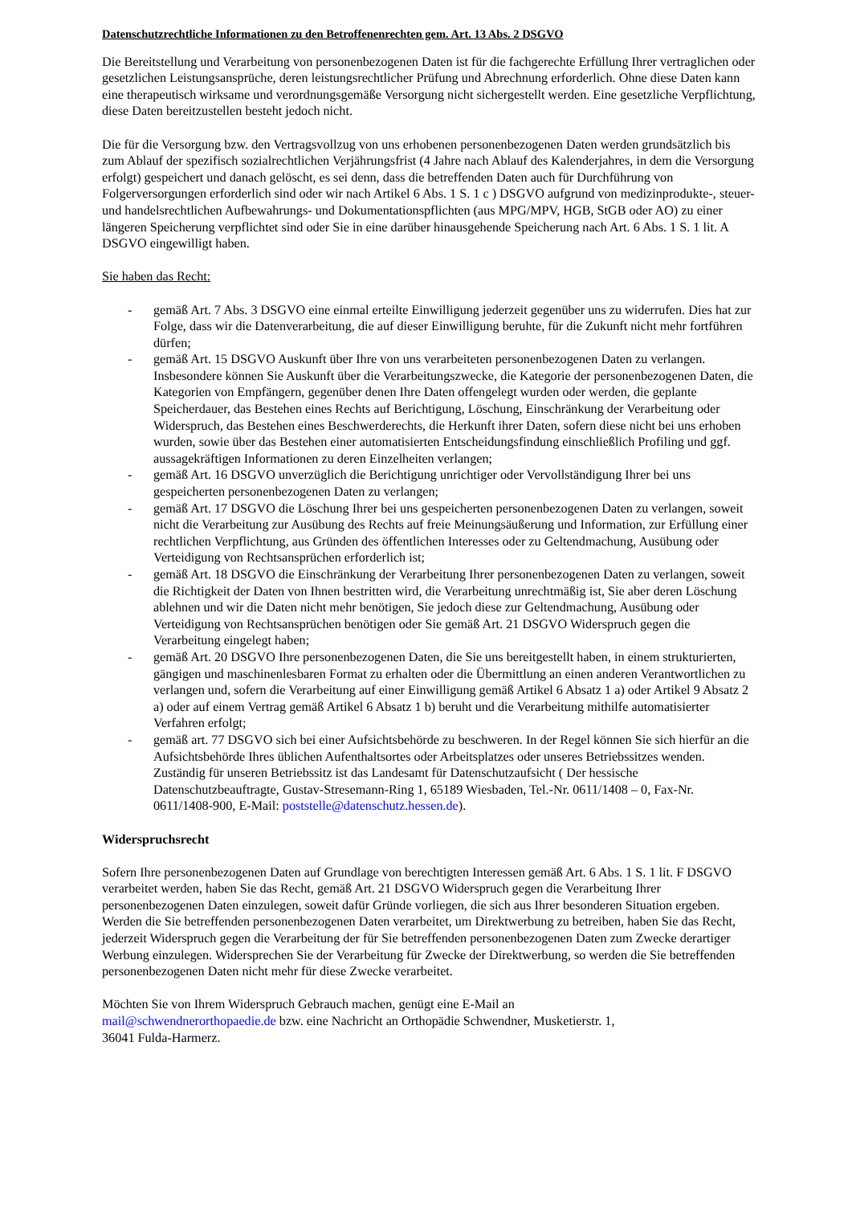Datenschutzrechtliche Informationen zu den Betroffenenrechten gem. Art. 13 Abs. 2 DSGVO
Die Bereitstellung und Verarbeitung von personenbezogenen Daten ist für die fachgerechte Erfüllung Ihrer vertraglichen oder gesetzlichen Leistungsansprüche, deren leistungsrechtlicher Prüfung und Abrechnung erforderlich. Ohne diese Daten kann eine therapeutisch wirksame und verordnungsgemäße Versorgung nicht sichergestellt werden. Eine gesetzliche Verpflichtung, diese Daten bereitzustellen besteht jedoch nicht.
Die für die Versorgung bzw. den Vertragsvollzug von uns erhobenen personenbezogenen Daten werden grundsätzlich bis zum Ablauf der spezifisch sozialrechtlichen Verjährungsfrist (4 Jahre nach Ablauf des Kalenderjahres, in dem die Versorgung erfolgt) gespeichert und danach gelöscht, es sei denn, dass die betreffenden Daten auch für Durchführung von Folgerversorgungen erforderlich sind oder wir nach Artikel 6 Abs. 1 S. 1 c ) DSGVO aufgrund von medizinprodukte-, steuer- und handelsrechtlichen Aufbewahrungs- und Dokumentationspflichten (aus MPG/MPV, HGB, StGB oder AO) zu einer längeren Speicherung verpflichtet sind oder Sie in eine darüber hinausgehende Speicherung nach Art. 6 Abs. 1 S. 1 lit. A DSGVO eingewilligt haben.
Sie haben das Recht:
- gemäß Art. 7 Abs. 3 DSGVO eine einmal erteilte Einwilligung jederzeit gegenüber uns zu widerrufen. Dies hat zur Folge, dass wir die Datenverarbeitung, die auf dieser Einwilligung beruhte, für die Zukunft nicht mehr fortführen dürfen;
- gemäß Art. 15 DSGVO Auskunft über Ihre von uns verarbeiteten personenbezogenen Daten zu verlangen. Insbesondere können Sie Auskunft über die Verarbeitungszwecke, die Kategorie der personenbezogenen Daten, die Kategorien von Empfängern, gegenüber denen Ihre Daten offengelegt wurden oder werden, die geplante Speicherdauer, das Bestehen eines Rechts auf Berichtigung, Löschung, Einschränkung der Verarbeitung oder Widerspruch, das Bestehen eines Beschwerderechts, die Herkunft ihrer Daten, sofern diese nicht bei uns erhoben wurden, sowie über das Bestehen einer automatisierten Entscheidungsfindung einschließlich Profiling und ggf. aussagekräftigen Informationen zu deren Einzelheiten verlangen;
- gemäß Art. 16 DSGVO unverzüglich die Berichtigung unrichtiger oder Vervollständigung Ihrer bei uns gespeicherten personenbezogenen Daten zu verlangen;
- gemäß Art. 17 DSGVO die Löschung Ihrer bei uns gespeicherten personenbezogenen Daten zu verlangen, soweit nicht die Verarbeitung zur Ausübung des Rechts auf freie Meinungsäußerung und Information, zur Erfüllung einer rechtlichen Verpflichtung, aus Gründen des öffentlichen Interesses oder zu Geltendmachung, Ausübung oder Verteidigung von Rechtsansprüchen erforderlich ist;
- gemäß Art. 18 DSGVO die Einschränkung der Verarbeitung Ihrer personenbezogenen Daten zu verlangen, soweit die Richtigkeit der Daten von Ihnen bestritten wird, die Verarbeitung unrechtmäßig ist, Sie aber deren Löschung ablehnen und wir die Daten nicht mehr benötigen, Sie jedoch diese zur Geltendmachung, Ausübung oder Verteidigung von Rechtsansprüchen benötigen oder Sie gemäß Art. 21 DSGVO Widerspruch gegen die Verarbeitung eingelegt haben;
- gemäß Art. 20 DSGVO Ihre personenbezogenen Daten, die Sie uns bereitgestellt haben, in einem strukturierten, gängigen und maschinenlesbaren Format zu erhalten oder die Übermittlung an einen anderen Verantwortlichen zu verlangen und, sofern die Verarbeitung auf einer Einwilligung gemäß Artikel 6 Absatz 1 a) oder Artikel 9 Absatz 2 a) oder auf einem Vertrag gemäß Artikel 6 Absatz 1 b) beruht und die Verarbeitung mithilfe automatisierter Verfahren erfolgt;
- gemäß art. 77 DSGVO sich bei einer Aufsichtsbehörde zu beschweren. In der Regel können Sie sich hierfür an die Aufsichtsbehörde Ihres üblichen Aufenthaltsortes oder Arbeitsplatzes oder unseres Betriebssitzes wenden. Zuständig für unseren Betriebssitz ist das Landesamt für Datenschutzaufsicht ( Der hessische Datenschutzbeauftragte, Gustav-Stresemann-Ring 1, 65189 Wiesbaden, Tel.-Nr. 0611/1408 – 0, Fax-Nr. 0611/1408-900, E-Mail: poststelle@datenschutz.hessen.de).
Widerspruchsrecht
Sofern Ihre personenbezogenen Daten auf Grundlage von berechtigten Interessen gemäß Art. 6 Abs. 1 S. 1 lit. F DSGVO verarbeitet werden, haben Sie das Recht, gemäß Art. 21 DSGVO Widerspruch gegen die Verarbeitung Ihrer personenbezogenen Daten einzulegen, soweit dafür Gründe vorliegen, die sich aus Ihrer besonderen Situation ergeben.
Werden die Sie betreffenden personenbezogenen Daten verarbeitet, um Direktwerbung zu betreiben, haben Sie das Recht, jederzeit Widerspruch gegen die Verarbeitung der für Sie betreffenden personenbezogenen Daten zum Zwecke derartiger Werbung einzulegen. Widersprechen Sie der Verarbeitung für Zwecke der Direktwerbung, so werden die Sie betreffenden personenbezogenen Daten nicht mehr für diese Zwecke verarbeitet.
Möchten Sie von Ihrem Widerspruch Gebrauch machen, genügt eine E-Mail an
mail@schwendnerorthopaedie.de bzw. eine Nachricht an Orthopädie Schwendner, Musketierstr. 1,
36041 Fulda-Harmerz.